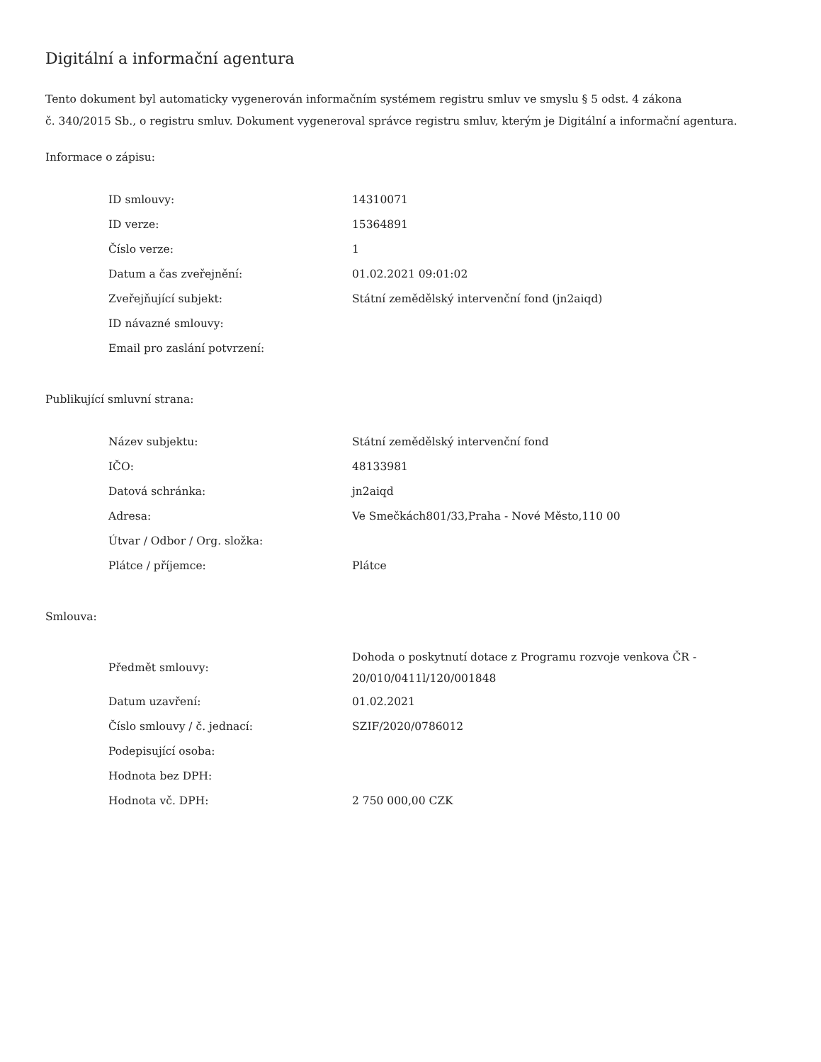Digitální a informační agentura
Tento dokument byl automaticky vygenerován informačním systémem registru smluv ve smyslu § 5 odst. 4 zákona
č. 340/2015 Sb., o registru smluv. Dokument vygeneroval správce registru smluv, kterým je Digitální a informační agentura.
Informace o zápisu:
| ID smlouvy: | 14310071 |
| ID verze: | 15364891 |
| Číslo verze: | 1 |
| Datum a čas zveřejnění: | 01.02.2021 09:01:02 |
| Zveřejňující subjekt: | Státní zemědělský intervenční fond (jn2aiqd) |
| ID návazné smlouvy: | |
| Email pro zaslání potvrzení: | |
Publikující smluvní strana:
| Název subjektu: | Státní zemědělský intervenční fond |
| IČO: | 48133981 |
| Datová schránka: | jn2aiqd |
| Adresa: | Ve Smečkách801/33,Praha - Nové Město,110 00 |
| Útvar / Odbor / Org. složka: | |
| Plátce / příjemce: | Plátce |
Smlouva:
| Předmět smlouvy: | Dohoda o poskytnutí dotace z Programu rozvoje venkova ČR - 20/010/0411l/120/001848 |
| Datum uzavření: | 01.02.2021 |
| Číslo smlouvy / č. jednací: | SZIF/2020/0786012 |
| Podepisující osoba: | |
| Hodnota bez DPH: | |
| Hodnota vč. DPH: | 2 750 000,00 CZK |